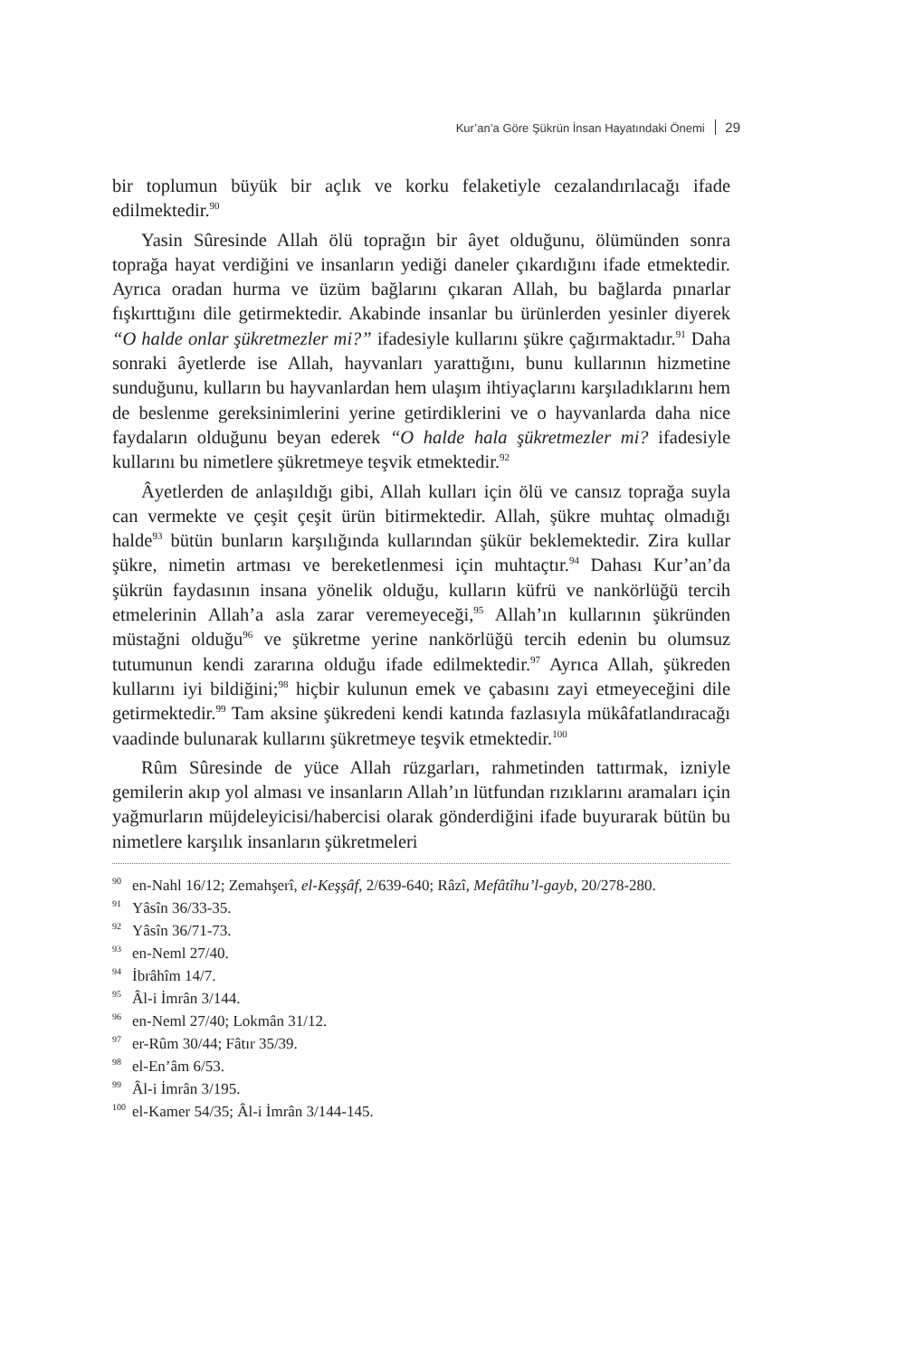Kur’an’a Göre Şükrün İnsan Hayatındaki Önemi 29
bir toplumun büyük bir açlık ve korku felaketiyle cezalandırılacağı ifade edilmektedir.<sup>90</sup>
Yasin Sûresinde Allah ölü toprağın bir âyet olduğunu, ölümünden sonra toprağa hayat verdiğini ve insanların yediği daneler çıkardığını ifade etmektedir. Ayrıca oradan hurma ve üzüm bağlarını çıkaran Allah, bu bağlarda pınarlar fışkırttığını dile getirmektedir. Akabinde insanlar bu ürünlerden yesinler diyerek “O halde onlar şükretmezler mi?” ifadesiyle kullarını şükre çağırmaktadır.<sup>91</sup> Daha sonraki âyetlerde ise Allah, hayvanları yarattığını, bunu kullarının hizmetine sunduğunu, kulların bu hayvanlardan hem ulaşım ihtiyaçlarını karşıladıklarını hem de beslenme gereksinimlerini yerine getirdiklerini ve o hayvanlarda daha nice faydaların olduğunu beyan ederek “O halde hala şükretmezler mi? ifadesiyle kullarını bu nimetlere şükretmeye teşvik etmektedir.<sup>92</sup>
Âyetlerden de anlaşıldığı gibi, Allah kulları için ölü ve cansız toprağa suyla can vermekte ve çeşit çeşit ürün bitirmektedir. Allah, şükre muhtaç olmadığı halde<sup>93</sup> bütün bunların karşılığında kullarından şükür beklemektedir. Zira kullar şükre, nimetin artması ve bereketlenmesi için muhtaçtır.<sup>94</sup> Dahası Kur’an’da şükrün faydasının insana yönelik olduğu, kulların küfrü ve nankörlüğü tercih etmelerinin Allah’a asla zarar veremeyeceği,<sup>95</sup> Allah’ın kullarının şükründen müstağni olduğu<sup>96</sup> ve şükretme yerine nankörlüğü tercih edenin bu olumsuz tutumunun kendi zararına olduğu ifade edilmektedir.<sup>97</sup> Ayrıca Allah, şükreden kullarını iyi bildiğini;<sup>98</sup> hiçbir kulunun emek ve çabasını zayi etmeyeceğini dile getirmektedir.<sup>99</sup> Tam aksine şükredeni kendi katında fazlasıyla mükâfatlandıracağı vaadinde bulunarak kullarını şükretmeye teşvik etmektedir.<sup>100</sup>
Rûm Sûresinde de yüce Allah rüzgarları, rahmetinden tattırmak, izniyle gemilerin akıp yol alması ve insanların Allah’ın lütfundan rızıklarını aramaları için yağmurların müjdeleyicisi/habercisi olarak gönderdiğini ifade buyurarak bütün bu nimetlere karşılık insanların şükretmeleri
<sup>90</sup> en-Nahl 16/12; Zemahşerî, el-Keşşâf, 2/639-640; Râzî, Mefâtîhu’l-gayb, 20/278-280.
<sup>91</sup>Yâsîn 36/33-35.
<sup>92</sup>Yâsîn 36/71-73.
<sup>93</sup> en-Neml 27/40.
<sup>94</sup> İbrâhîm 14/7.
<sup>95</sup> Âl-i İmrân 3/144.
<sup>96</sup> en-Neml 27/40; Lokmân 31/12.
<sup>97</sup> er-Rûm 30/44; Fâtır 35/39.
<sup>98</sup> el-En’âm 6/53.
<sup>99</sup> Âl-i İmrân 3/195.
<sup>100</sup> el-Kamer 54/35; Âl-i İmrân 3/144-145.